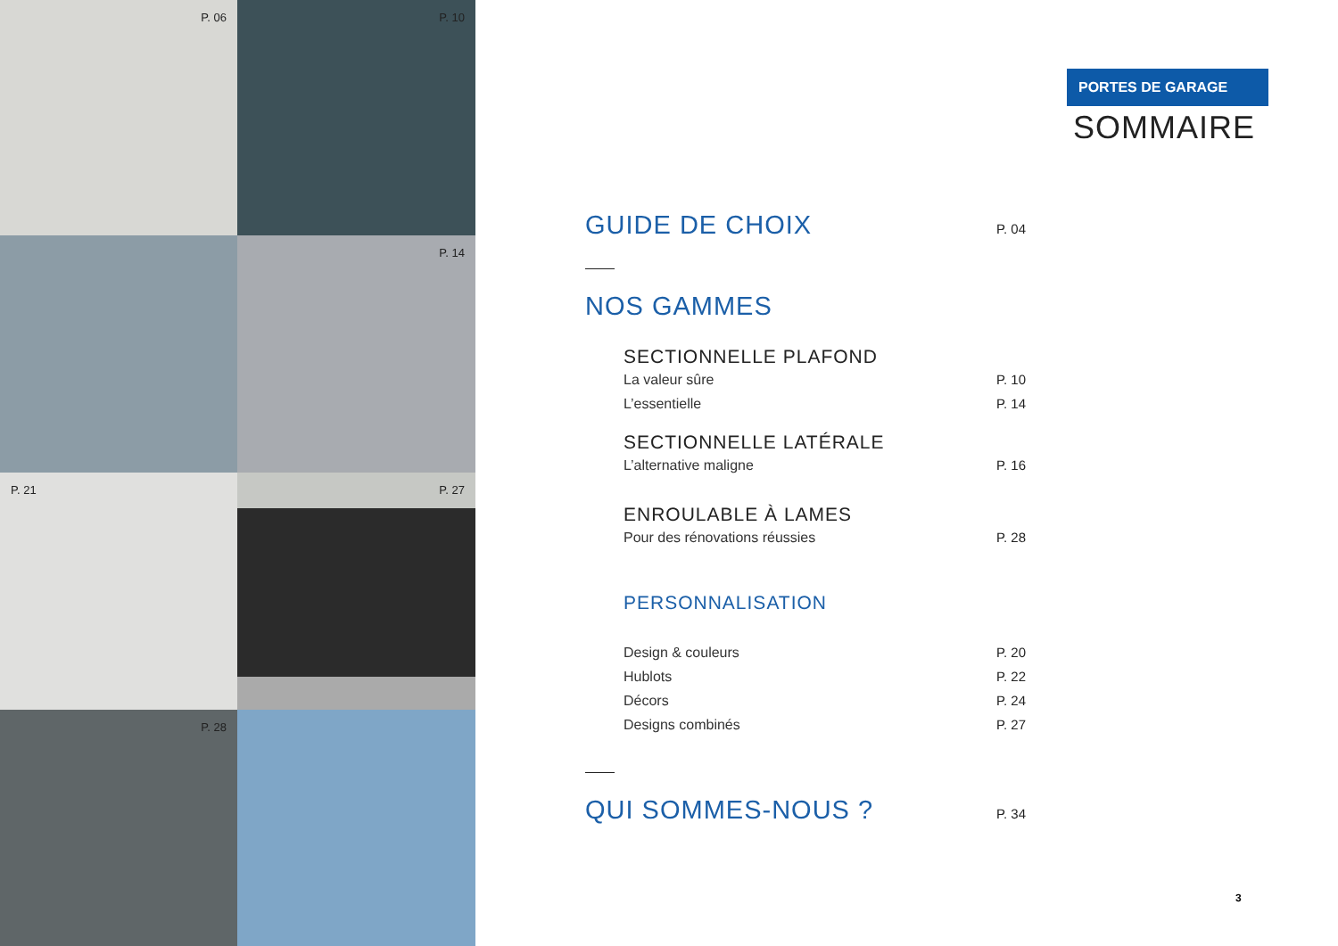P. 06
P. 10
P. 14
P. 21
P. 27
P. 28
PORTES DE GARAGE
SOMMAIRE
GUIDE DE CHOIX
P. 04
NOS GAMMES
SECTIONNELLE PLAFOND
La valeur sûre P. 10
L’essentielle P. 14
SECTIONNELLE LATÉRALE
L’alternative maligne P. 16
ENROULABLE À LAMES
Pour des rénovations réussies P. 28
PERSONNALISATION
Design & couleurs P. 20
Hublots P. 22
Décors P. 24
Designs combinés P. 27
QUI SOMMES-NOUS ?
P. 34
3